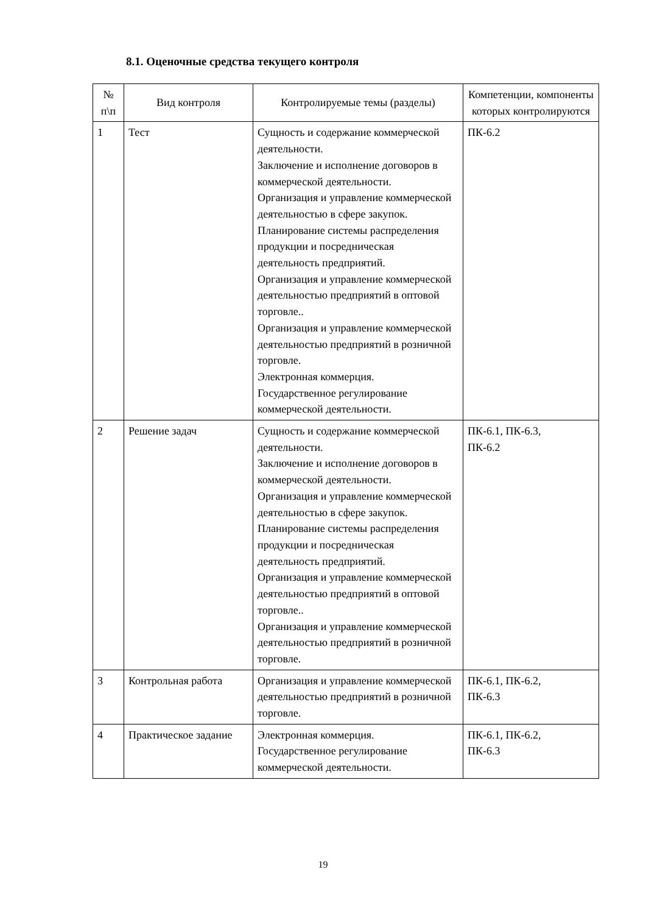8.1. Оценочные средства текущего контроля
| № п\п | Вид контроля | Контролируемые темы (разделы) | Компетенции, компоненты которых контролируются |
| --- | --- | --- | --- |
| 1 | Тест | Сущность и содержание коммерческой деятельности. Заключение и исполнение договоров в коммерческой деятельности. Организация и управление коммерческой деятельностью в сфере закупок. Планирование системы распределения продукции и посредническая деятельность предприятий. Организация и управление коммерческой деятельностью предприятий в оптовой торговле.. Организация и управление коммерческой деятельностью предприятий в розничной торговле. Электронная коммерция. Государственное регулирование коммерческой деятельности. | ПК-6.2 |
| 2 | Решение задач | Сущность и содержание коммерческой деятельности. Заключение и исполнение договоров в коммерческой деятельности. Организация и управление коммерческой деятельностью в сфере закупок. Планирование системы распределения продукции и посредническая деятельность предприятий. Организация и управление коммерческой деятельностью предприятий в оптовой торговле.. Организация и управление коммерческой деятельностью предприятий в розничной торговле. | ПК-6.1, ПК-6.3, ПК-6.2 |
| 3 | Контрольная работа | Организация и управление коммерческой деятельностью предприятий в розничной торговле. | ПК-6.1, ПК-6.2, ПК-6.3 |
| 4 | Практическое задание | Электронная коммерция. Государственное регулирование коммерческой деятельности. | ПК-6.1, ПК-6.2, ПК-6.3 |
19